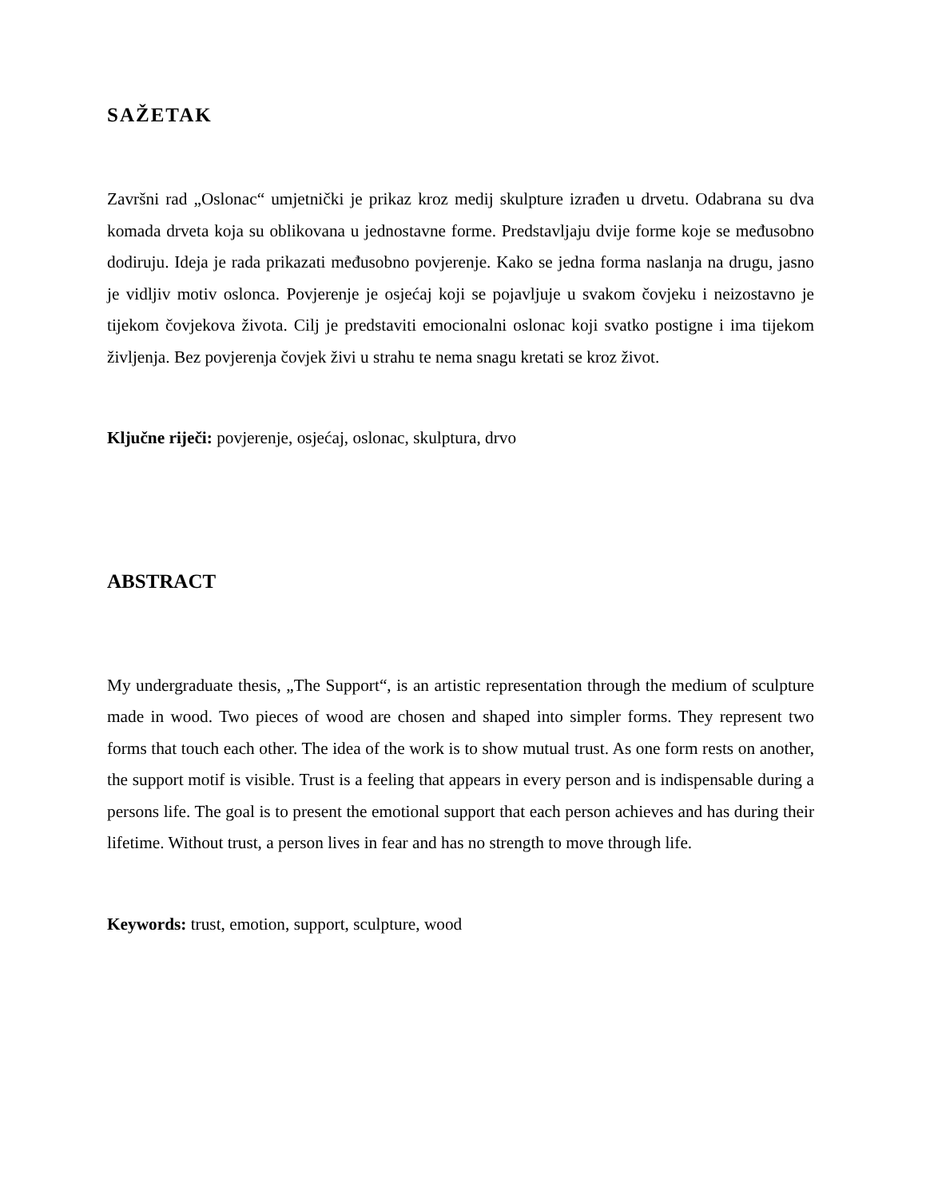SAŽETAK
Završni rad „Oslonac“ umjetnički je prikaz kroz medij skulpture izrađen u drvetu. Odabrana su dva komada drveta koja su oblikovana u jednostavne forme. Predstavljaju dvije forme koje se međusobno dodiruju. Ideja je rada prikazati međusobno povjerenje. Kako se jedna forma naslanja na drugu, jasno je vidljiv motiv oslonca. Povjerenje je osjećaj koji se pojavljuje u svakom čovjeku i neizostavno je tijekom čovjekova života. Cilj je predstaviti emocionalni oslonac koji svatko postigne i ima tijekom življenja. Bez povjerenja čovjek živi u strahu te nema snagu kretati se kroz život.
Ključne riječi: povjerenje, osjećaj, oslonac, skulptura, drvo
ABSTRACT
My undergraduate thesis, „The Support“, is an artistic representation through the medium of sculpture made in wood. Two pieces of wood are chosen and shaped into simpler forms. They represent two forms that touch each other. The idea of the work is to show mutual trust. As one form rests on another, the support motif is visible. Trust is a feeling that appears in every person and is indispensable during a persons life. The goal is to present the emotional support that each person achieves and has during their lifetime. Without trust, a person lives in fear and has no strength to move through life.
Keywords: trust, emotion, support, sculpture, wood